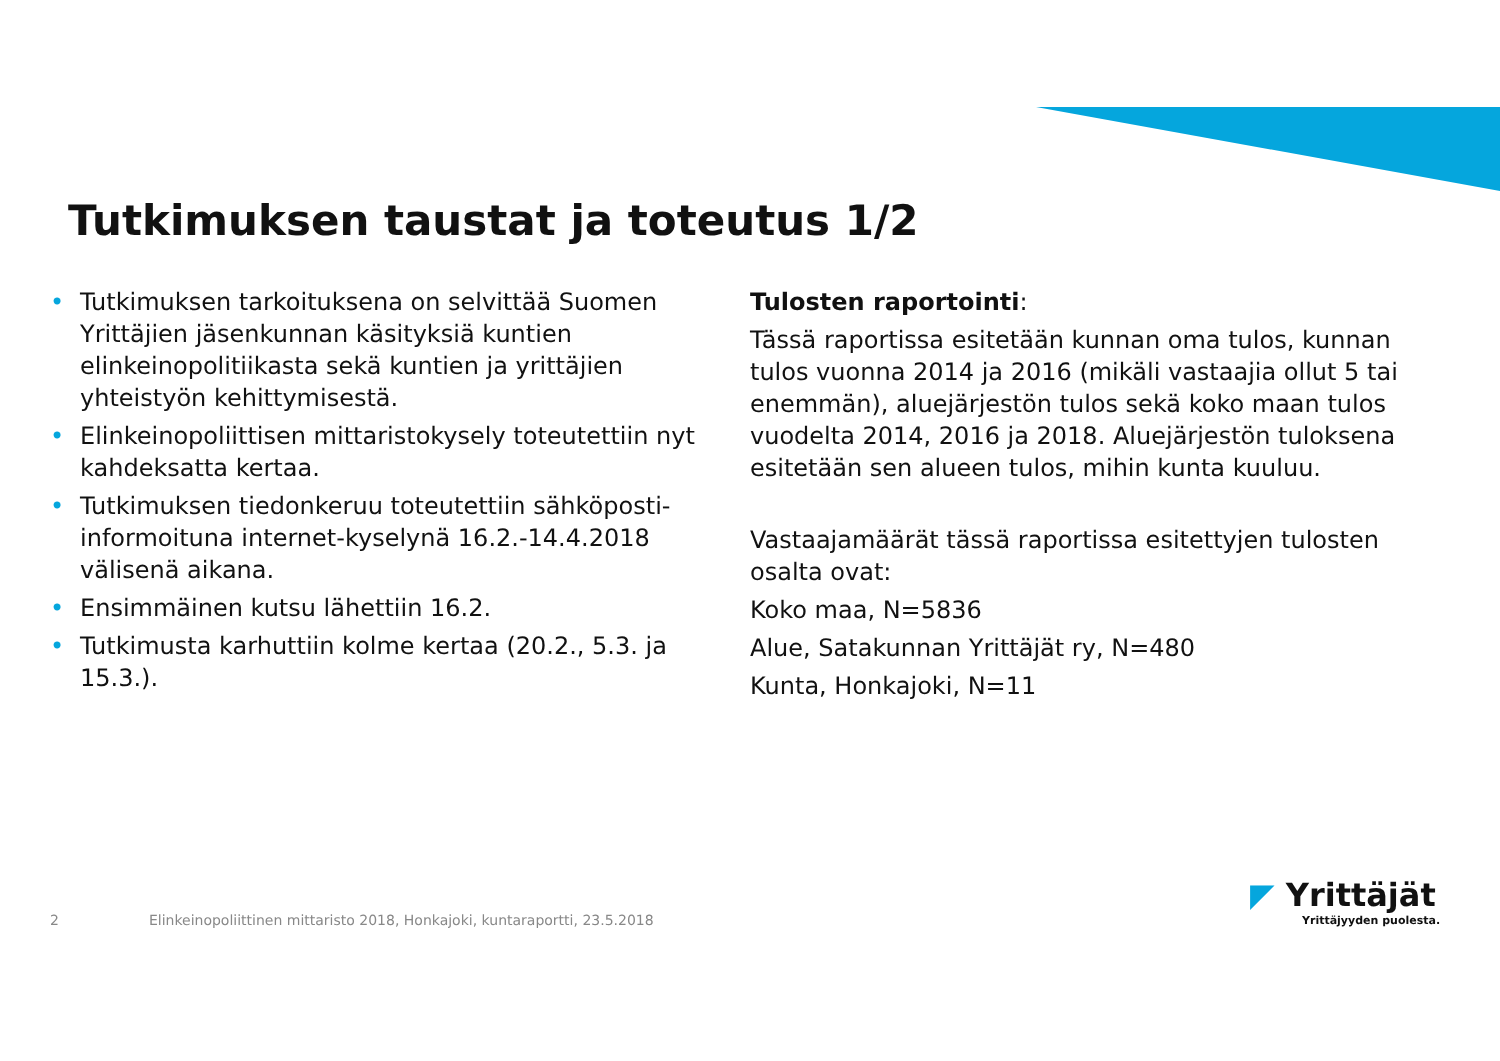Tutkimuksen taustat ja toteutus 1/2
• Tutkimuksen tarkoituksena on selvittää Suomen Yrittäjien jäsenkunnan käsityksiä kuntien elinkeinopolitiikasta sekä kuntien ja yrittäjien yhteistyön kehittymisestä.
• Elinkeinopoliittisen mittaristokysely toteutettiin nyt kahdeksatta kertaa.
• Tutkimuksen tiedonkeruu toteutettiin sähköposti-informoituna internet-kyselynä 16.2.-14.4.2018 välisenä aikana.
• Ensimmäinen kutsu lähettiin 16.2.
• Tutkimusta karhuttiin kolme kertaa (20.2., 5.3. ja 15.3.).
Tulosten raportointi:
Tässä raportissa esitetään kunnan oma tulos, kunnan tulos vuonna 2014 ja 2016 (mikäli vastaajia ollut 5 tai enemmän), aluejärjestön tulos sekä koko maan tulos vuodelta 2014, 2016 ja 2018. Aluejärjestön tuloksena esitetään sen alueen tulos, mihin kunta kuuluu.
Vastaajamäärät tässä raportissa esitettyjen tulosten osalta ovat:
Koko maa, N=5836
Alue, Satakunnan Yrittäjät ry, N=480
Kunta, Honkajoki, N=11
2 Elinkeinopoliittinen mittaristo 2018, Honkajoki, kuntaraportti, 23.5.2018
◤ Yrittäjät
Yrittäjyyden puolesta.